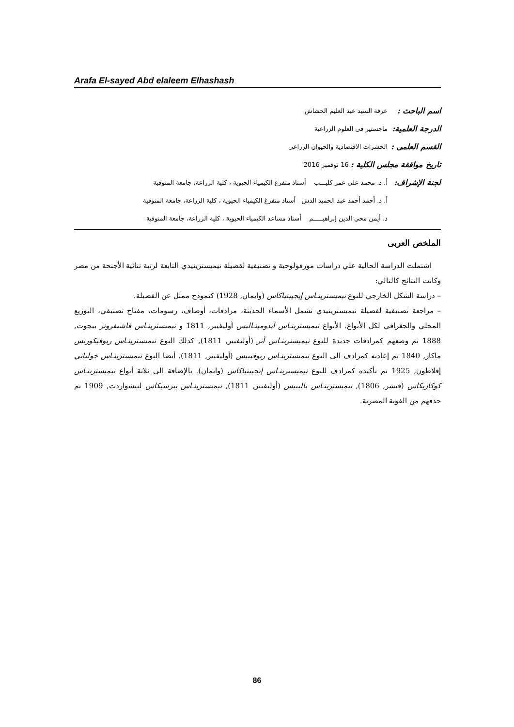Arafa El-sayed Abd elaleem Elhashash
اسم الباحث : عرفة السيد عبد العليم الحشاش
الدرجة العلمية: ماجستير فى العلوم الزراعية
القسم العلمى : الحشرات الاقتصادية والحيوان الزراعي
تاريخ موافقة مجلس الكلية : 16 نوفمبر 2016
لجنة الإشراف: أ. د. محمد على عمر كليـــب أستاذ متفرغ الكيمياء الحيوية ، كلية الزراعة، جامعة المنوفية
أ. د. أحمد أحمد عبد الحميد الدش أستاذ متفرغ الكيمياء الحيوية ، كلية الزراعة، جامعة المنوفية
د. أيمن محي الدين إبراهيـــــم أستاذ مساعد الكيمياء الحيوية ، كلية الزراعة، جامعة المنوفية
الملخص العربى
اشتملت الدراسة الحالية علي دراسات مورفولوجية و تصنيفية لفصيلة نيميسترينيدي التابعة لرتبة ثنائية الأجنحة من مصر وكانت النتائج كالتالي:
– دراسة الشكل الخارجي للنوع نيميسترينـاس إيجيبتياكاس (وايمان, 1928) كنموذج ممثل عن الفصيلة.
– مراجعة تصنيفية لفصيلة نيميسترينيدي تشمل الأسماء الحديثة، مرادفات، أوصاف، رسومات، مفتاح تصنيفي، التوزيع المحلي والجغرافي لكل الأنواع. الأنواع نيميسترينـاس أبدومينـاليس أوليفيير, 1811 و نيميسترينـاس فاشيفرونز بيجوت, 1888 تم وضعهم كمرادفات جديدة للنوع نيميسترينـاس أتر (أوليفيير, 1811), كذلك النوع نيميسترينـاس ريوفيكورنس ماكار, 1840 تم إعادته كمرادف الي النوع نيميسترينـاس ريوفيبيس (أوليفيير, 1811). أيضا النوع نيميسترينـاس جولياني إفلاطون, 1925 تم تأكيده كمرادف للنوع نيميسترينـاس إيجيبتياكاس (وايمان). بالإضافة الي ثلاثة أنواع نيميسترينـاس كوكازيكاس (فيشر, 1806), نيميسترينـاس باليبيس (أوليفيير, 1811), نيميسترينـاس بيرسيكاس ليتشواردت, 1909 تم حذفهم من الفونة المصرية.
86